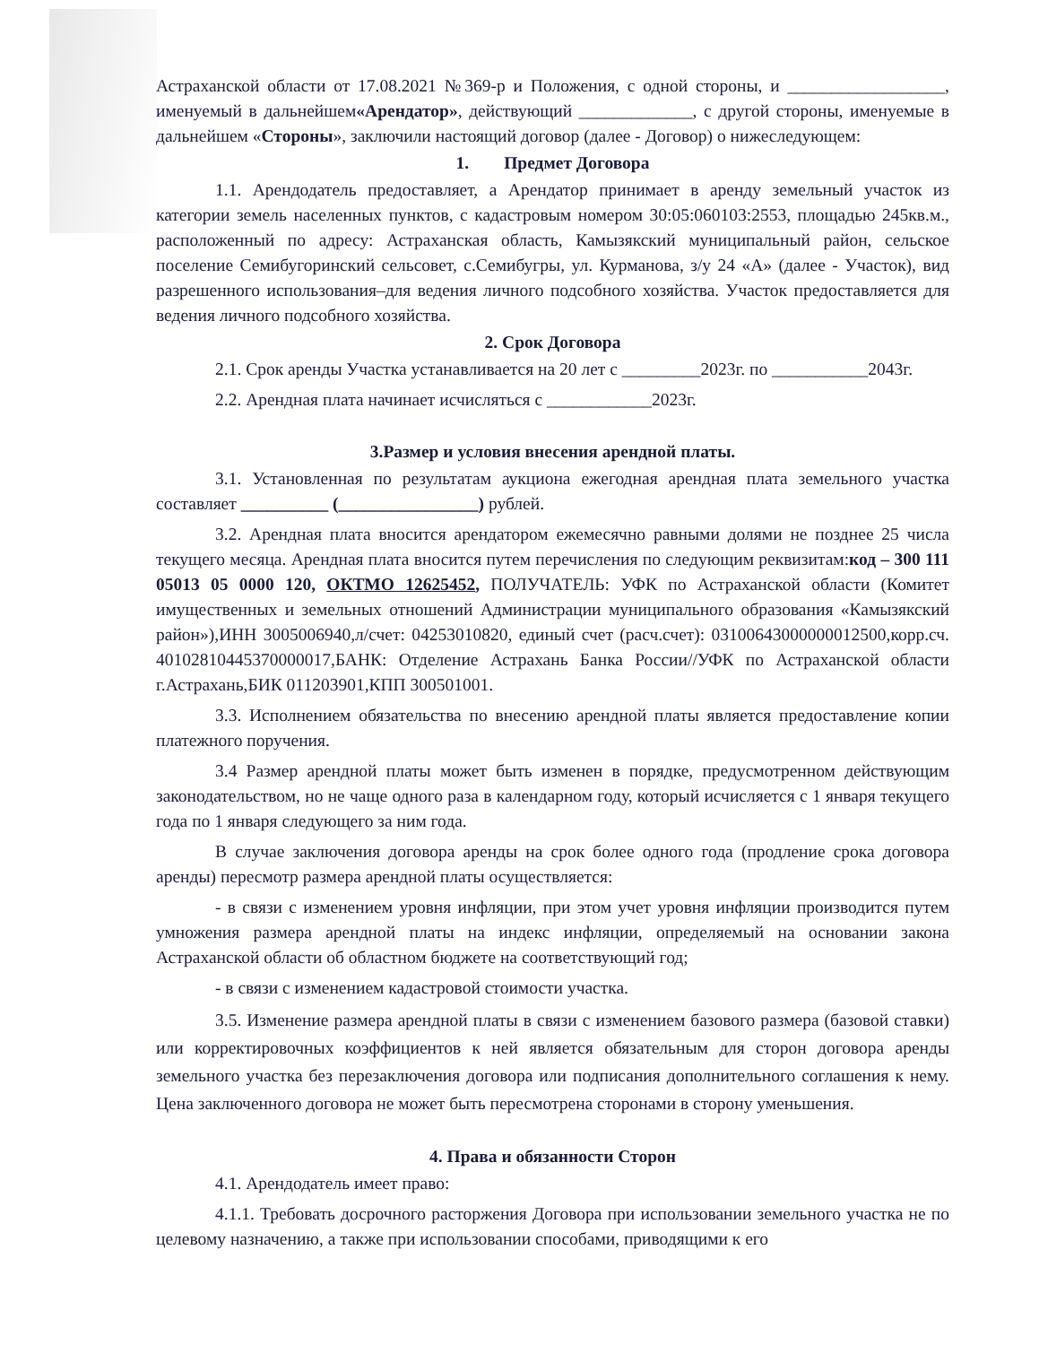Астраханской области от 17.08.2021 №369-р и Положения, с одной стороны, и __________________, именуемый в дальнейшем«Арендатор», действующий _____________, с другой стороны, именуемые в дальнейшем «Стороны», заключили настоящий договор (далее - Договор) о нижеследующем:
1. Предмет Договора
1.1. Арендодатель предоставляет, а Арендатор принимает в аренду земельный участок из категории земель населенных пунктов, с кадастровым номером 30:05:060103:2553, площадью 245кв.м., расположенный по адресу: Астраханская область, Камызякский муниципальный район, сельское поселение Семибугоринский сельсовет, с.Семибугры, ул. Курманова, з/у 24 «А» (далее - Участок), вид разрешенного использования–для ведения личного подсобного хозяйства. Участок предоставляется для ведения личного подсобного хозяйства.
2. Срок Договора
2.1. Срок аренды Участка устанавливается на 20 лет с _________2023г. по ___________2043г.
2.2. Арендная плата начинает исчисляться с ____________2023г.
3.Размер и условия внесения арендной платы.
3.1. Установленная по результатам аукциона ежегодная арендная плата земельного участка составляет __________ (________________) рублей.
3.2. Арендная плата вносится арендатором ежемесячно равными долями не позднее 25 числа текущего месяца. Арендная плата вносится путем перечисления по следующим реквизитам:код – 300 111 05013 05 0000 120, ОКТМО 12625452, ПОЛУЧАТЕЛЬ: УФК по Астраханской области (Комитет имущественных и земельных отношений Администрации муниципального образования «Камызякский район»),ИНН 3005006940,л/счет: 04253010820, единый счет (расч.счет): 03100643000000012500,корр.сч. 40102810445370000017,БАНК: Отделение Астрахань Банка России//УФК по Астраханской области г.Астрахань,БИК 011203901,КПП 300501001.
3.3. Исполнением обязательства по внесению арендной платы является предоставление копии платежного поручения.
3.4 Размер арендной платы может быть изменен в порядке, предусмотренном действующим законодательством, но не чаще одного раза в календарном году, который исчисляется с 1 января текущего года по 1 января следующего за ним года.
В случае заключения договора аренды на срок более одного года (продление срока договора аренды) пересмотр размера арендной платы осуществляется:
- в связи с изменением уровня инфляции, при этом учет уровня инфляции производится путем умножения размера арендной платы на индекс инфляции, определяемый на основании закона Астраханской области об областном бюджете на соответствующий год;
- в связи с изменением кадастровой стоимости участка.
3.5. Изменение размера арендной платы в связи с изменением базового размера (базовой ставки) или корректировочных коэффициентов к ней является обязательным для сторон договора аренды земельного участка без перезаключения договора или подписания дополнительного соглашения к нему. Цена заключенного договора не может быть пересмотрена сторонами в сторону уменьшения.
4. Права и обязанности Сторон
4.1. Арендодатель имеет право:
4.1.1. Требовать досрочного расторжения Договора при использовании земельного участка не по целевому назначению, а также при использовании способами, приводящими к его